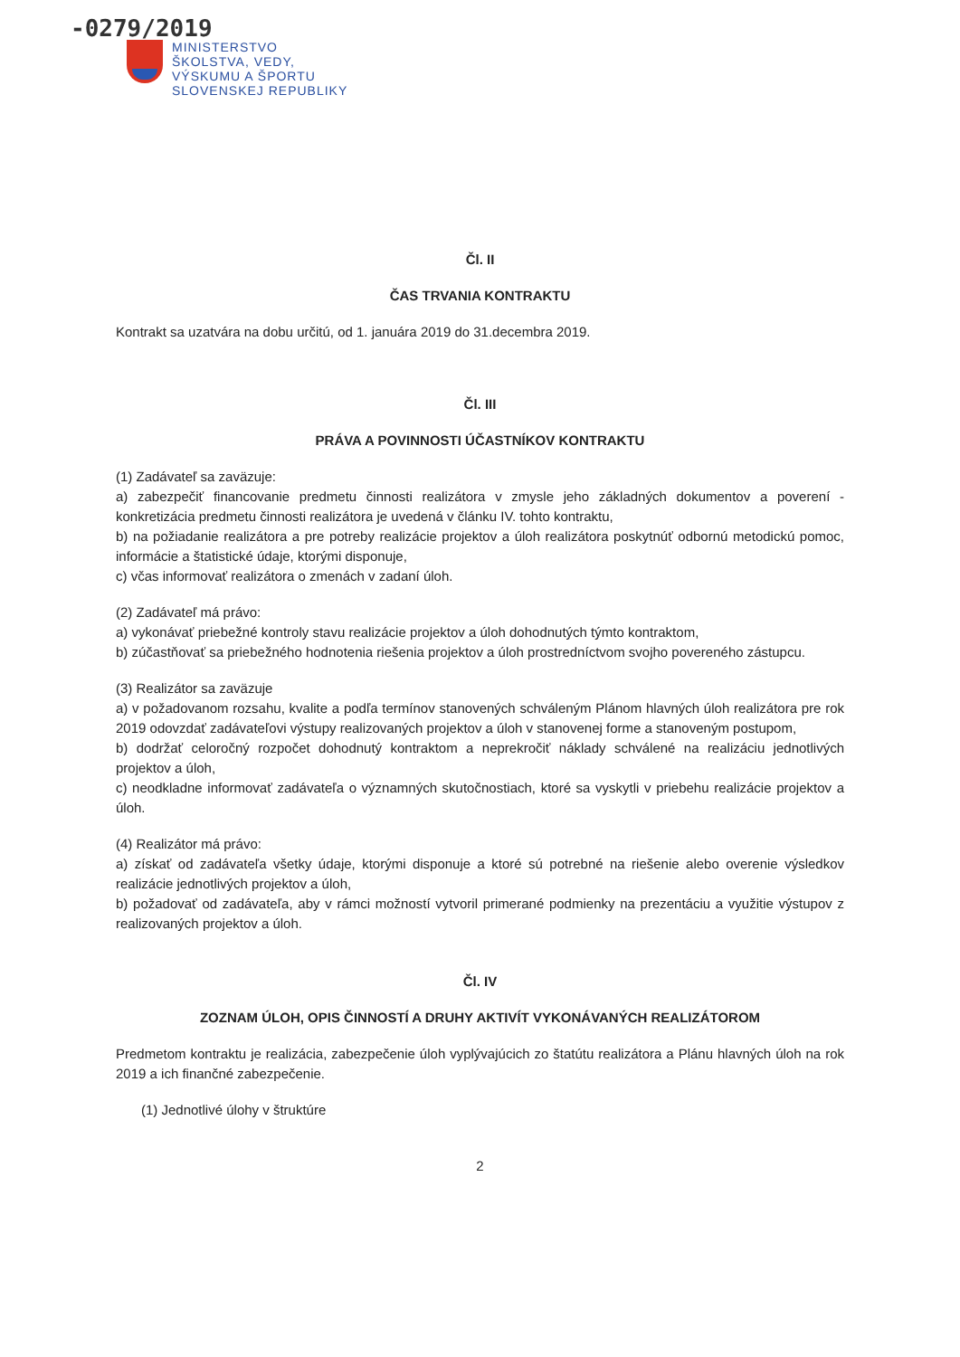-0279/2019
MINISTERSTVO
ŠKOLSTVA, VEDY,
VÝSKUMU A ŠPORTU
SLOVENSKEJ REPUBLIKY
Čl. II
ČAS TRVANIA KONTRAKTU
Kontrakt sa uzatvára na dobu určitú, od 1. januára 2019 do 31.decembra 2019.
Čl. III
PRÁVA A POVINNOSTI ÚČASTNÍKOV KONTRAKTU
(1) Zadávateľ sa zaväzuje:
a) zabezpečiť financovanie predmetu činnosti realizátora v zmysle jeho základných dokumentov a poverení - konkretizácia predmetu činnosti realizátora je uvedená v článku IV. tohto kontraktu,
b) na požiadanie realizátora a pre potreby realizácie projektov a úloh realizátora poskytnúť odbornú metodickú pomoc, informácie a štatistické údaje, ktorými disponuje,
c) včas informovať realizátora o zmenách v zadaní úloh.
(2) Zadávateľ má právo:
a) vykonávať priebežné kontroly stavu realizácie projektov a úloh dohodnutých týmto kontraktom,
b) zúčastňovať sa priebežného hodnotenia riešenia projektov a úloh prostredníctvom svojho povereného zástupcu.
(3) Realizátor sa zaväzuje
a) v požadovanom rozsahu, kvalite a podľa termínov stanovených schváleným Plánom hlavných úloh realizátora pre rok 2019 odovzdať zadávateľovi výstupy realizovaných projektov a úloh v stanovenej forme a stanoveným postupom,
b) dodržať celoročný rozpočet dohodnutý kontraktom a neprekročiť náklady schválené na realizáciu jednotlivých projektov a úloh,
c) neodkladne informovať zadávateľa o významných skutočnostiach, ktoré sa vyskytli v priebehu realizácie projektov a úloh.
(4) Realizátor má právo:
a) získať od zadávateľa všetky údaje, ktorými disponuje a ktoré sú potrebné na riešenie alebo overenie výsledkov realizácie jednotlivých projektov a úloh,
b) požadovať od zadávateľa, aby v rámci možností vytvoril primerané podmienky na prezentáciu a využitie výstupov z realizovaných projektov a úloh.
Čl. IV
ZOZNAM ÚLOH, OPIS ČINNOSTÍ A DRUHY AKTIVÍT VYKONÁVANÝCH REALIZÁTOROM
Predmetom kontraktu je realizácia, zabezpečenie úloh vyplývajúcich zo štatútu realizátora a Plánu hlavných úloh na rok 2019 a ich finančné zabezpečenie.
(1) Jednotlivé úlohy v štruktúre
2